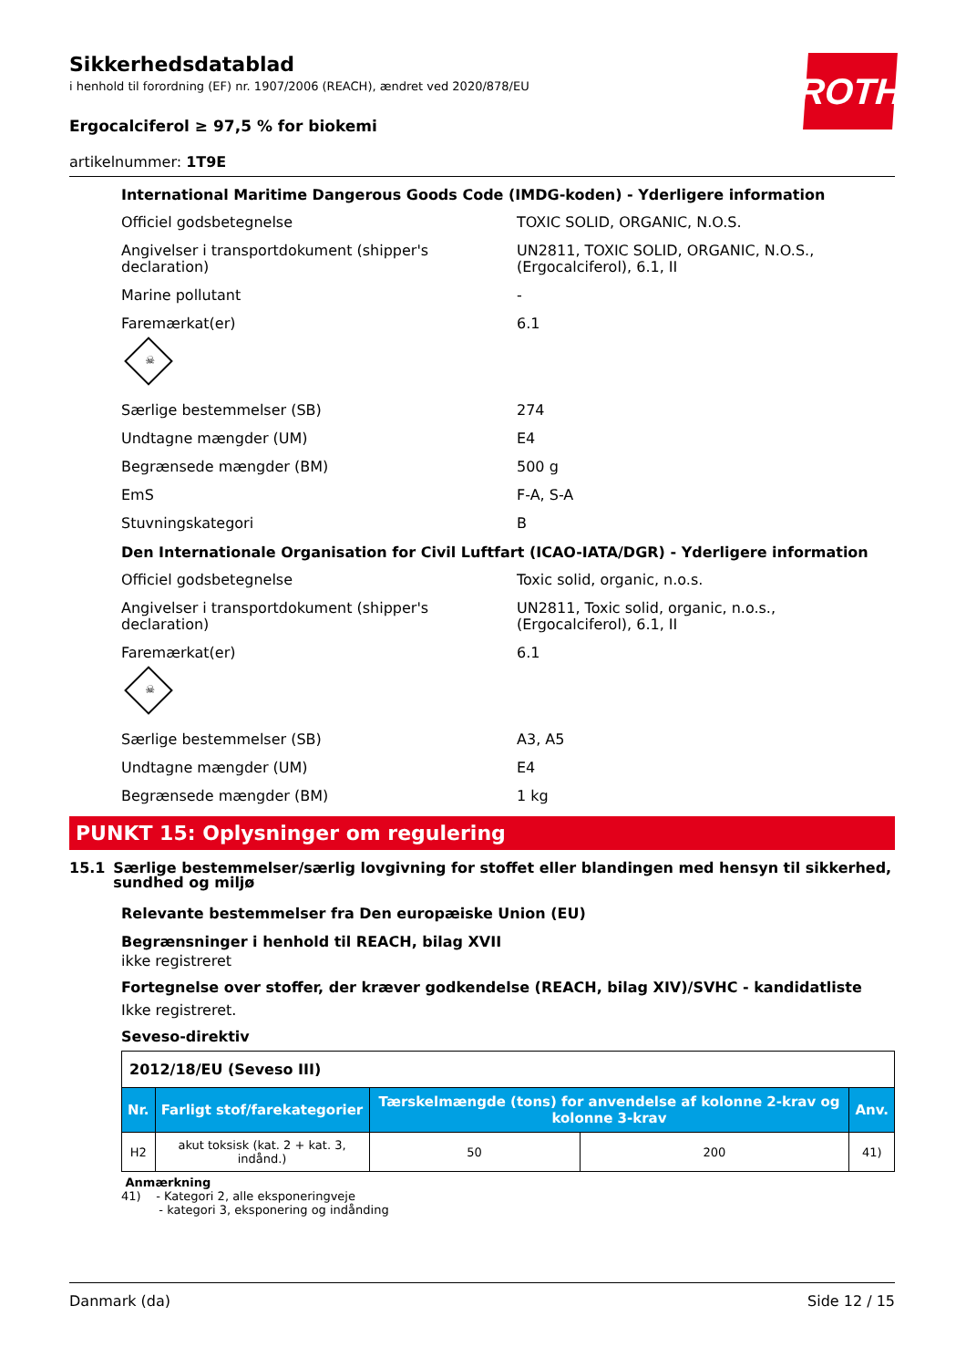ROTH
Sikkerhedsdatablad
i henhold til forordning (EF) nr. 1907/2006 (REACH), ændret ved 2020/878/EU
Ergocalciferol ≥ 97,5 % for biokemi
artikelnummer: 1T9E
International Maritime Dangerous Goods Code (IMDG-koden) - Yderligere information
Officiel godsbetegnelse TOXIC SOLID, ORGANIC, N.O.S.
Angivelser i transportdokument (shipper's declaration)
UN2811, TOXIC SOLID, ORGANIC, N.O.S., (Ergocalciferol), 6.1, II
Marine pollutant -
Faremærkat(er) 6.1
☠
Særlige bestemmelser (SB) 274
Undtagne mængder (UM) E4
Begrænsede mængder (BM) 500 g
EmS F-A, S-A
Stuvningskategori B
Den Internationale Organisation for Civil Luftfart (ICAO-IATA/DGR) - Yderligere information
Officiel godsbetegnelse Toxic solid, organic, n.o.s.
Angivelser i transportdokument (shipper's declaration)
UN2811, Toxic solid, organic, n.o.s., (Ergocalciferol), 6.1, II
Faremærkat(er) 6.1
☠
Særlige bestemmelser (SB) A3, A5
Undtagne mængder (UM) E4
Begrænsede mængder (BM) 1 kg
PUNKT 15: Oplysninger om regulering
15.1 Særlige bestemmelser/særlig lovgivning for stoffet eller blandingen med hensyn til sikkerhed, sundhed og miljø
Relevante bestemmelser fra Den europæiske Union (EU)
Begrænsninger i henhold til REACH, bilag XVII
ikke registreret
Fortegnelse over stoffer, der kræver godkendelse (REACH, bilag XIV)/SVHC - kandidatliste
Ikke registreret.
Seveso-direktiv
| 2012/18/EU (Seveso III) | | | | |
| Nr. | Farligt stof/farekategorier | Tærskelmængde (tons) for anvendelse af kolonne 2-krav og kolonne 3-krav | | Anv. |
| H2 | akut toksisk (kat. 2 + kat. 3, indånd.) | 50 | 200 | 41) |
Anmærkning
41) - Kategori 2, alle eksponeringveje
- kategori 3, eksponering og indånding
Danmark (da) Side 12 / 15